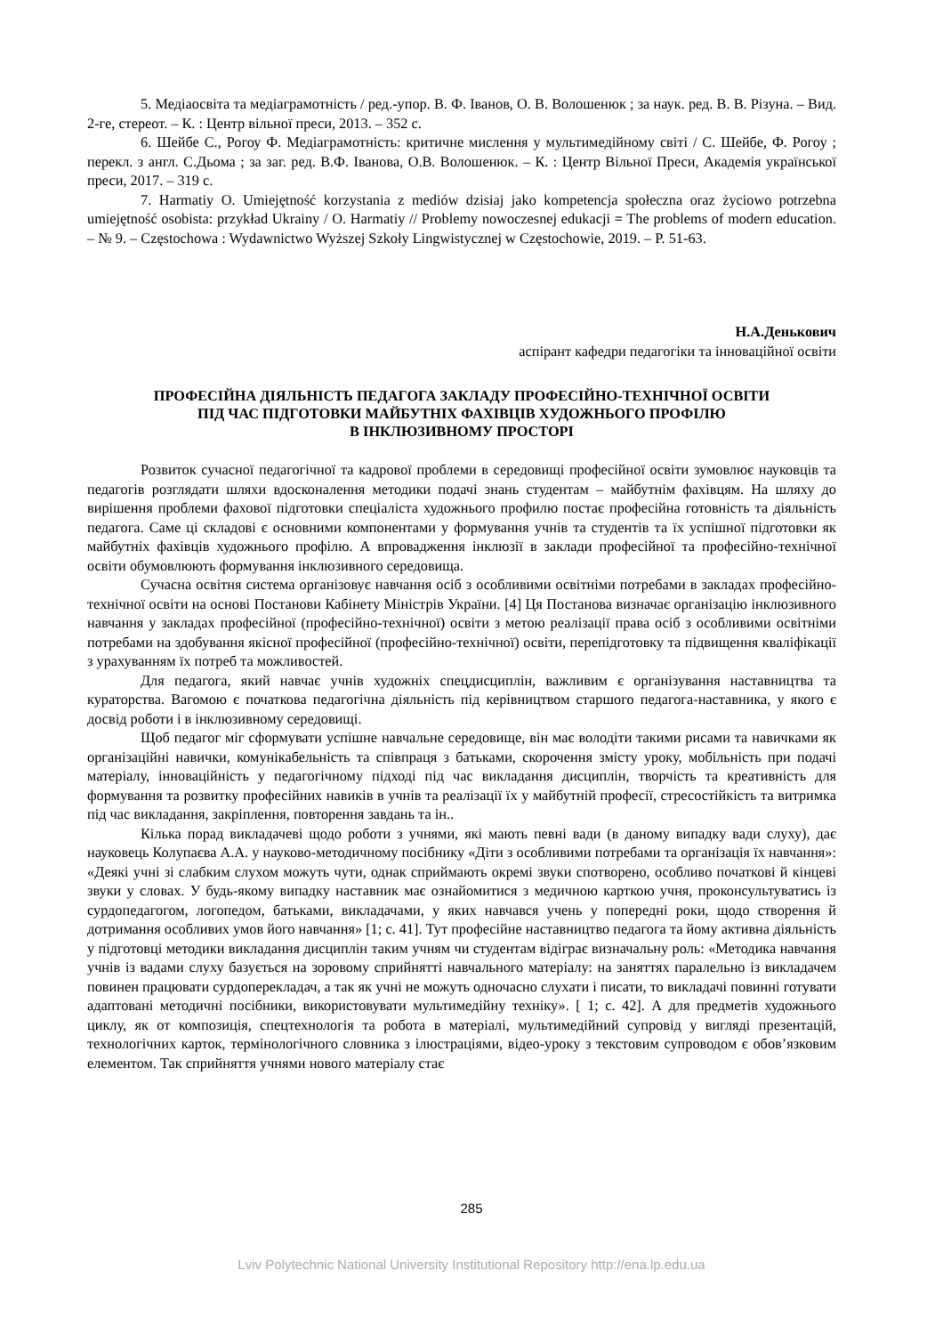5. Медіаосвіта та медіаграмотність / ред.-упор. В. Ф. Іванов, О. В. Волошенюк ; за наук. ред. В. В. Різуна. – Вид. 2-ге, стереот. – К. : Центр вільної преси, 2013. – 352 с.
6. Шейбе С., Рогоу Ф. Медіаграмотність: критичне мислення у мультимедійному світі / С. Шейбе, Ф. Рогоу ; перекл. з англ. С.Дьома ; за заг. ред. В.Ф. Іванова, О.В. Волошенюк. – К. : Центр Вільної Преси, Академія української преси, 2017. – 319 с.
7. Harmatiy O. Umiejętność korzystania z mediów dzisiaj jako kompetencja społeczna oraz życiowo potrzebna umiejętność osobista: przykład Ukrainy / O. Harmatiy // Problemy nowoczesnej edukacji = The problems of modern education. – № 9. – Częstochowa : Wydawnictwo Wyższej Szkoły Lingwistycznej w Częstochowie, 2019. – P. 51-63.
Н.А.Денькович
аспірант кафедри педагогіки та інноваційної освіти
ПРОФЕСІЙНА ДІЯЛЬНІСТЬ ПЕДАГОГА ЗАКЛАДУ ПРОФЕСІЙНО-ТЕХНІЧНОЇ ОСВІТИ
ПІД ЧАС ПІДГОТОВКИ МАЙБУТНІХ ФАХІВЦІВ ХУДОЖНЬОГО ПРОФІЛЮ
В ІНКЛЮЗИВНОМУ ПРОСТОРІ
Розвиток сучасної педагогічної та кадрової проблеми в середовищі професійної освіти зумовлює науковців та педагогів розглядати шляхи вдосконалення методики подачі знань студентам – майбутнім фахівцям. На шляху до вирішення проблеми фахової підготовки спеціаліста художнього профилю постає професійна готовність та діяльність педагога. Саме ці складові є основними компонентами у формування учнів та студентів та їх успішної підготовки як майбутніх фахівців художнього профілю. А впровадження інклюзії в заклади професійної та професійно-технічної освіти обумовлюють формування інклюзивного середовища.
Сучасна освітня система організовує навчання осіб з особливими освітніми потребами в закладах професійно-технічної освіти на основі Постанови Кабінету Міністрів України. [4] Ця Постанова визначає організацію інклюзивного навчання у закладах професійної (професійно-технічної) освіти з метою реалізації права осіб з особливими освітніми потребами на здобування якісної професійної (професійно-технічної) освіти, перепідготовку та підвищення кваліфікації з урахуванням їх потреб та можливостей.
Для педагога, який навчає учнів художніх спецдисциплін, важливим є організування наставництва та кураторства. Вагомою є початкова педагогічна діяльність під керівництвом старшого педагога-наставника, у якого є досвід роботи і в інклюзивному середовищі.
Щоб педагог міг сформувати успішне навчальне середовище, він має володіти такими рисами та навичками як організаційні навички, комунікабельність та співпраця з батьками, скорочення змісту уроку, мобільність при подачі матеріалу, інноваційність у педагогічному підході під час викладання дисциплін, творчість та креативність для формування та розвитку професійних навиків в учнів та реалізації їх у майбутній професії, стресостійкість та витримка під час викладання, закріплення, повторення завдань та ін..
Кілька порад викладачеві щодо роботи з учнями, які мають певні вади (в даному випадку вади слуху), дає науковець Колупаєва А.А. у науково-методичному посібнику «Діти з особливими потребами та організація їх навчання»: «Деякі учні зі слабким слухом можуть чути, однак сприймають окремі звуки спотворено, особливо початкові й кінцеві звуки у словах. У будь-якому випадку наставник має ознайомитися з медичною карткою учня, проконсультуватись із сурдопедагогом, логопедом, батьками, викладачами, у яких навчався учень у попередні роки, щодо створення й дотримання особливих умов його навчання» [1; с. 41]. Тут професійне наставництво педагога та йому активна діяльність у підготовці методики викладання дисциплін таким учням чи студентам відіграє визначальну роль: «Методика навчання учнів із вадами слуху базується на зоровому сприйнятті навчального матеріалу: на заняттях паралельно із викладачем повинен працювати сурдоперекладач, а так як учні не можуть одночасно слухати і писати, то викладачі повинні готувати адаптовані методичні посібники, використовувати мультимедійну техніку». [ 1; с. 42]. А для предметів художнього циклу, як от композиція, спецтехнологія та робота в матеріалі, мультимедійний супровід у вигляді презентацій, технологічних карток, термінологічного словника з ілюстраціями, відео-уроку з текстовим супроводом є обов’язковим елементом. Так сприйняття учнями нового матеріалу стає
285
Lviv Polytechnic National University Institutional Repository http://ena.lp.edu.ua